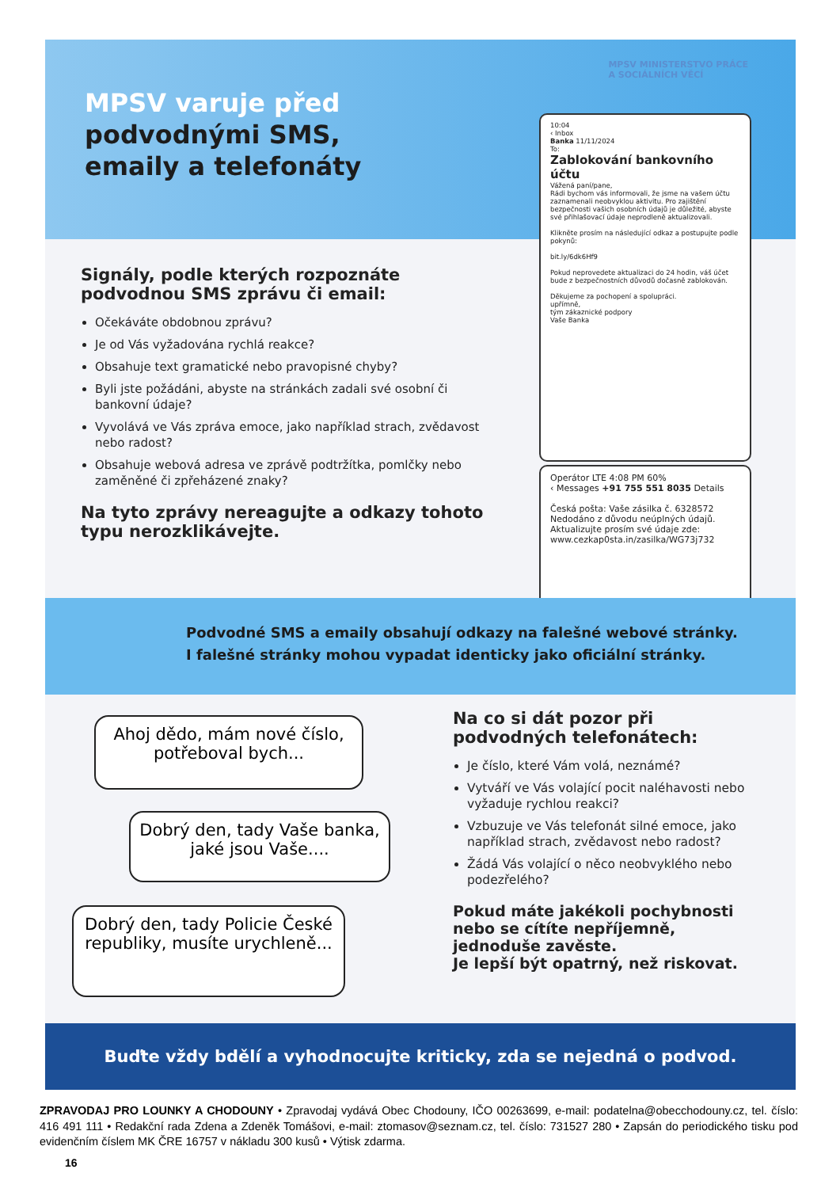MPSV varuje před
podvodnými SMS,
emaily a telefonáty
MPSV MINISTERSTVO PRÁCE
A SOCIÁLNÍCH VĚCÍ
10:04
‹ Inbox
Banka 11/11/2024
To:
Zablokování bankovního účtu
Vážená paní/pane,
Rádi bychom vás informovali, že jsme na vašem účtu zaznamenali neobvyklou aktivitu. Pro zajištění bezpečnosti vašich osobních údajů je důležité, abyste své přihlašovací údaje neprodleně aktualizovali.
Klikněte prosím na následující odkaz a postupujte podle pokynů:
bit.ly/6dk6Hf9
Pokud neprovedete aktualizaci do 24 hodin, váš účet bude z bezpečnostních důvodů dočasně zablokován.
Děkujeme za pochopení a spolupráci.
upřímně,
tým zákaznické podpory
Vaše Banka
Operátor LTE 4:08 PM 60%
‹ Messages +91 755 551 8035 Details
Česká pošta: Vaše zásilka č. 6328572 Nedodáno z důvodu neúplných údajů. Aktualizujte prosím své údaje zde: www.cezkap0sta.in/zasilka/WG73j732
Signály, podle kterých rozpoznáte podvodnou SMS zprávu či email:
Očekáváte obdobnou zprávu?
Je od Vás vyžadována rychlá reakce?
Obsahuje text gramatické nebo pravopisné chyby?
Byli jste požádáni, abyste na stránkách zadali své osobní či bankovní údaje?
Vyvolává ve Vás zpráva emoce, jako například strach, zvědavost nebo radost?
Obsahuje webová adresa ve zprávě podtržítka, pomlčky nebo zaměněné či zpřeházené znaky?
Na tyto zprávy nereagujte a odkazy tohoto typu nerozklikávejte.
Podvodné SMS a emaily obsahují odkazy na falešné webové stránky.
I falešné stránky mohou vypadat identicky jako oficiální stránky.
Ahoj dědo, mám nové číslo, potřeboval bych...
Dobrý den, tady Vaše banka, jaké jsou Vaše....
Dobrý den, tady Policie České republiky, musíte urychleně...
Na co si dát pozor při podvodných telefonátech:
Je číslo, které Vám volá, neznámé?
Vytváří ve Vás volající pocit naléhavosti nebo vyžaduje rychlou reakci?
Vzbuzuje ve Vás telefonát silné emoce, jako například strach, zvědavost nebo radost?
Žádá Vás volající o něco neobvyklého nebo podezřelého?
Pokud máte jakékoli pochybnosti nebo se cítíte nepříjemně, jednoduše zavěste.
Je lepší být opatrný, než riskovat.
Buďte vždy bdělí a vyhodnocujte kriticky, zda se nejedná o podvod.
ZPRAVODAJ PRO LOUNKY A CHODOUNY • Zpravodaj vydává Obec Chodouny, IČO 00263699, e-mail: podatelna@obecchodouny.cz, tel. číslo: 416 491 111 • Redakční rada Zdena a Zdeněk Tomášovi, e-mail: ztomasov@seznam.cz, tel. číslo: 731527 280 • Zapsán do periodického tisku pod evidenčním číslem MK ČRE 16757 v nákladu 300 kusů • Výtisk zdarma.
16